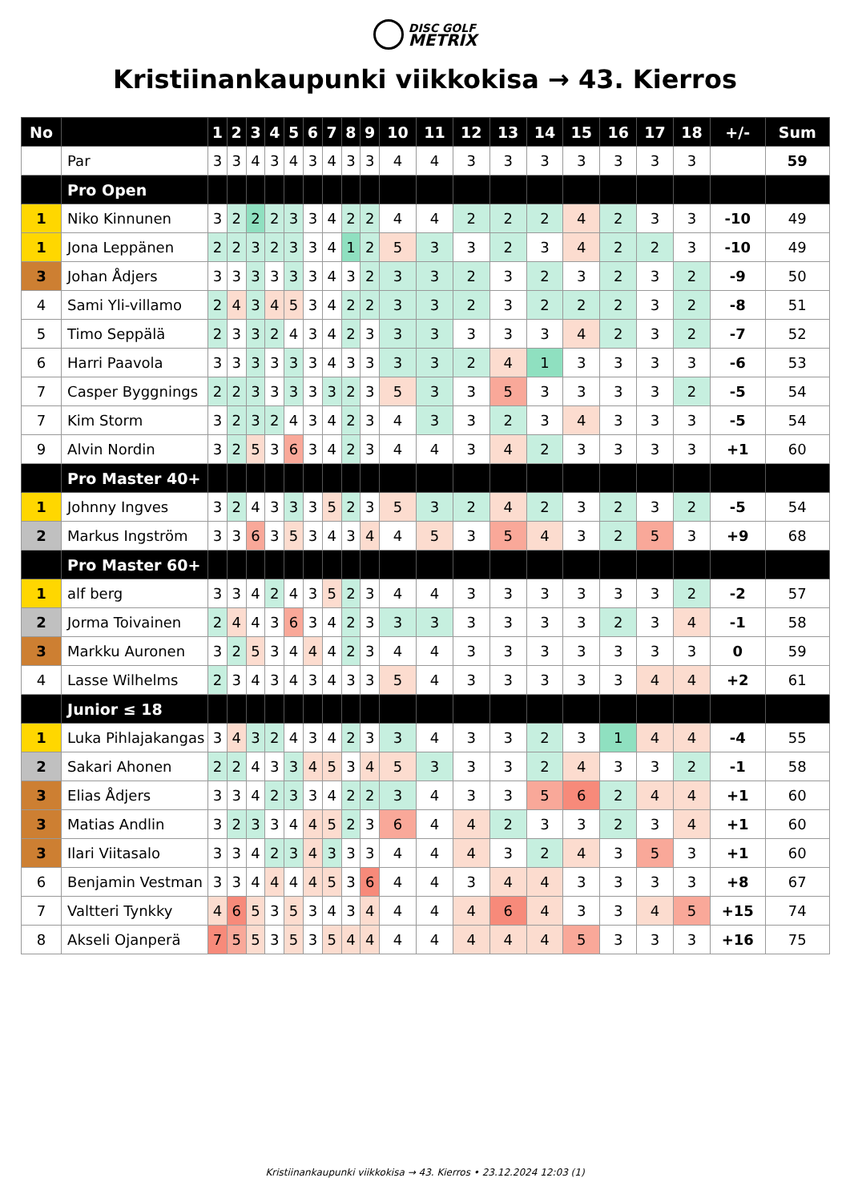DISC GOLF
METRIX
Kristiinankaupunki viikkokisa → 43. Kierros
| No | | 1 | 2 | 3 | 4 | 5 | 6 | 7 | 8 | 9 | 10 | 11 | 12 | 13 | 14 | 15 | 16 | 17 | 18 | +/- | Sum |
| --- | --- | --- | --- | --- | --- | --- | --- | --- | --- | --- | --- | --- | --- | --- | --- | --- | --- | --- | --- | --- | --- |
| | Par | 3 | 3 | 4 | 3 | 4 | 3 | 4 | 3 | 3 | 4 | 4 | 3 | 3 | 3 | 3 | 3 | 3 | 3 | | 59 |
| | Pro Open | | | | | | | | | | | | | | | | | | | | |
| 1 | Niko Kinnunen | 3 | 2 | 2 | 2 | 3 | 3 | 4 | 2 | 2 | 4 | 4 | 2 | 2 | 2 | 4 | 2 | 3 | 3 | -10 | 49 |
| 1 | Jona Leppänen | 2 | 2 | 3 | 2 | 3 | 3 | 4 | 1 | 2 | 5 | 3 | 3 | 2 | 3 | 4 | 2 | 2 | 3 | -10 | 49 |
| 3 | Johan Ådjers | 3 | 3 | 3 | 3 | 3 | 3 | 4 | 3 | 2 | 3 | 3 | 2 | 3 | 2 | 3 | 2 | 3 | 2 | -9 | 50 |
| 4 | Sami Yli-villamo | 2 | 4 | 3 | 4 | 5 | 3 | 4 | 2 | 2 | 3 | 3 | 2 | 3 | 2 | 2 | 2 | 3 | 2 | -8 | 51 |
| 5 | Timo Seppälä | 2 | 3 | 3 | 2 | 4 | 3 | 4 | 2 | 3 | 3 | 3 | 3 | 3 | 3 | 4 | 2 | 3 | 2 | -7 | 52 |
| 6 | Harri Paavola | 3 | 3 | 3 | 3 | 3 | 3 | 4 | 3 | 3 | 3 | 3 | 2 | 4 | 1 | 3 | 3 | 3 | 3 | -6 | 53 |
| 7 | Casper Byggnings | 2 | 2 | 3 | 3 | 3 | 3 | 3 | 2 | 3 | 5 | 3 | 3 | 5 | 3 | 3 | 3 | 3 | 2 | -5 | 54 |
| 7 | Kim Storm | 3 | 2 | 3 | 2 | 4 | 3 | 4 | 2 | 3 | 4 | 3 | 3 | 2 | 3 | 4 | 3 | 3 | 3 | -5 | 54 |
| 9 | Alvin Nordin | 3 | 2 | 5 | 3 | 6 | 3 | 4 | 2 | 3 | 4 | 4 | 3 | 4 | 2 | 3 | 3 | 3 | 3 | +1 | 60 |
| | Pro Master 40+ | | | | | | | | | | | | | | | | | | | | |
| 1 | Johnny Ingves | 3 | 2 | 4 | 3 | 3 | 3 | 5 | 2 | 3 | 5 | 3 | 2 | 4 | 2 | 3 | 2 | 3 | 2 | -5 | 54 |
| 2 | Markus Ingström | 3 | 3 | 6 | 3 | 5 | 3 | 4 | 3 | 4 | 4 | 5 | 3 | 5 | 4 | 3 | 2 | 5 | 3 | +9 | 68 |
| | Pro Master 60+ | | | | | | | | | | | | | | | | | | | | |
| 1 | alf berg | 3 | 3 | 4 | 2 | 4 | 3 | 5 | 2 | 3 | 4 | 4 | 3 | 3 | 3 | 3 | 3 | 3 | 2 | -2 | 57 |
| 2 | Jorma Toivainen | 2 | 4 | 4 | 3 | 6 | 3 | 4 | 2 | 3 | 3 | 3 | 3 | 3 | 3 | 3 | 2 | 3 | 4 | -1 | 58 |
| 3 | Markku Auronen | 3 | 2 | 5 | 3 | 4 | 4 | 4 | 2 | 3 | 4 | 4 | 3 | 3 | 3 | 3 | 3 | 3 | 3 | 0 | 59 |
| 4 | Lasse Wilhelms | 2 | 3 | 4 | 3 | 4 | 3 | 4 | 3 | 3 | 5 | 4 | 3 | 3 | 3 | 3 | 3 | 4 | 4 | +2 | 61 |
| | Junior ≤ 18 | | | | | | | | | | | | | | | | | | | | |
| 1 | Luka Pihlajakangas | 3 | 4 | 3 | 2 | 4 | 3 | 4 | 2 | 3 | 3 | 4 | 3 | 3 | 2 | 3 | 1 | 4 | 4 | -4 | 55 |
| 2 | Sakari Ahonen | 2 | 2 | 4 | 3 | 3 | 4 | 5 | 3 | 4 | 5 | 3 | 3 | 3 | 2 | 4 | 3 | 3 | 2 | -1 | 58 |
| 3 | Elias Ådjers | 3 | 3 | 4 | 2 | 3 | 3 | 4 | 2 | 2 | 3 | 4 | 3 | 3 | 5 | 6 | 2 | 4 | 4 | +1 | 60 |
| 3 | Matias Andlin | 3 | 2 | 3 | 3 | 4 | 4 | 5 | 2 | 3 | 6 | 4 | 4 | 2 | 3 | 3 | 2 | 3 | 4 | +1 | 60 |
| 3 | Ilari Viitasalo | 3 | 3 | 4 | 2 | 3 | 4 | 3 | 3 | 3 | 4 | 4 | 4 | 3 | 2 | 4 | 3 | 5 | 3 | +1 | 60 |
| 6 | Benjamin Vestman | 3 | 3 | 4 | 4 | 4 | 4 | 5 | 3 | 6 | 4 | 4 | 3 | 4 | 4 | 3 | 3 | 3 | 3 | +8 | 67 |
| 7 | Valtteri Tynkky | 4 | 6 | 5 | 3 | 5 | 3 | 4 | 3 | 4 | 4 | 4 | 4 | 6 | 4 | 3 | 3 | 4 | 5 | +15 | 74 |
| 8 | Akseli Ojanperä | 7 | 5 | 5 | 3 | 5 | 3 | 5 | 4 | 4 | 4 | 4 | 4 | 4 | 4 | 5 | 3 | 3 | 3 | +16 | 75 |
Kristiinankaupunki viikkokisa → 43. Kierros • 23.12.2024 12:03 (1)